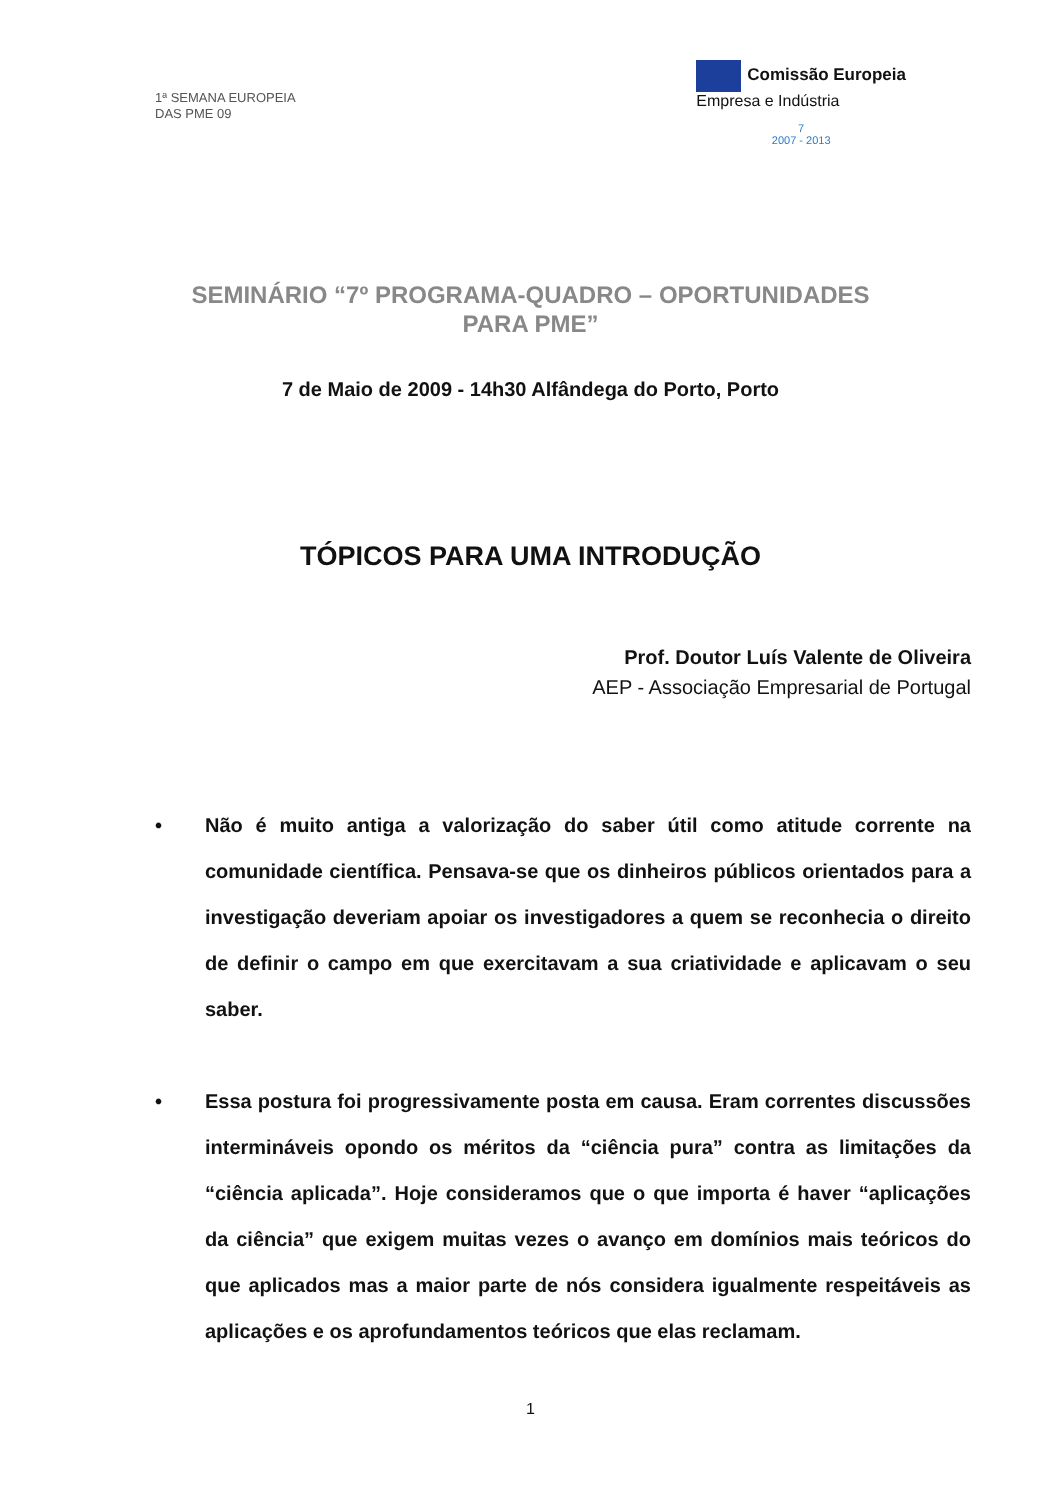1ª SEMANA EUROPEIA
DAS PME 09
Comissão Europeia
Empresa e Indústria
7
2007 - 2013
SEMINÁRIO “7º PROGRAMA-QUADRO – OPORTUNIDADES PARA PME”
7 de Maio de 2009 - 14h30 Alfândega do Porto, Porto
TÓPICOS PARA UMA INTRODUÇÃO
Prof. Doutor Luís Valente de Oliveira
AEP - Associação Empresarial de Portugal
• Não é muito antiga a valorização do saber útil como atitude corrente na comunidade científica. Pensava-se que os dinheiros públicos orientados para a investigação deveriam apoiar os investigadores a quem se reconhecia o direito de definir o campo em que exercitavam a sua criatividade e aplicavam o seu saber.
• Essa postura foi progressivamente posta em causa. Eram correntes discussões intermináveis opondo os méritos da “ciência pura” contra as limitações da “ciência aplicada”. Hoje consideramos que o que importa é haver “aplicações da ciência” que exigem muitas vezes o avanço em domínios mais teóricos do que aplicados mas a maior parte de nós considera igualmente respeitáveis as aplicações e os aprofundamentos teóricos que elas reclamam.
1